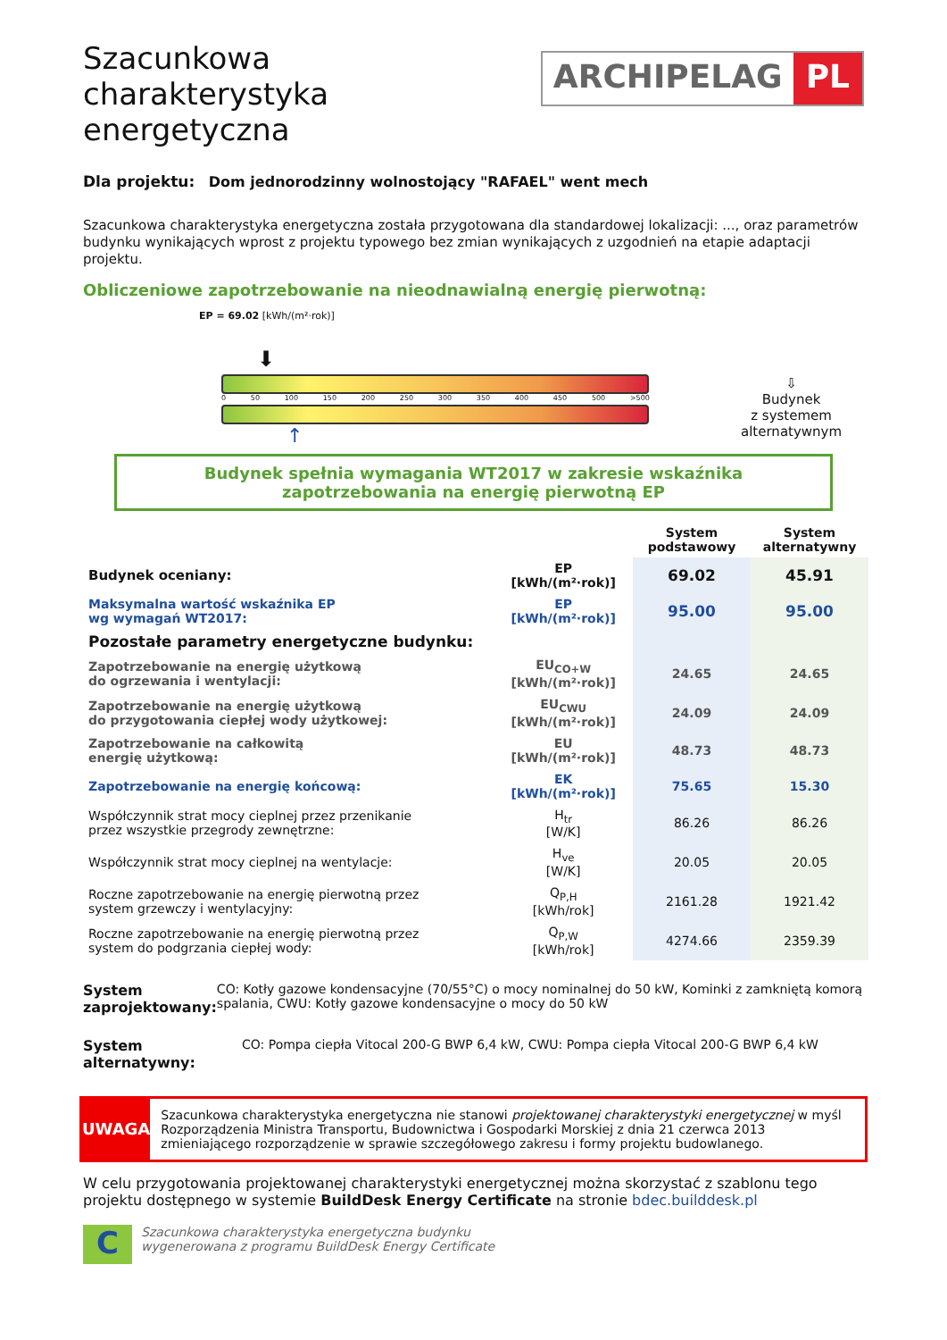Szacunkowa
charakterystyka
energetyczna
ARCHIPELAG PL
Dla projektu: Dom jednorodzinny wolnostojący "RAFAEL" went mech
Szacunkowa charakterystyka energetyczna została przygotowana dla standardowej lokalizacji: ..., oraz parametrów budynku wynikających wprost z projektu typowego bez zmian wynikających z uzgodnień na etapie adaptacji projektu.
Obliczeniowe zapotrzebowanie na nieodnawialną energię pierwotną:
EP = 69.02 [kWh/(m²·rok)]
⬇
0 50 100 150 200 250 300 350 400 450 500 >500
↑
⇩
Budynek
z systemem
alternatywnym
Budynek spełnia wymagania WT2017 w zakresie wskaźnika
zapotrzebowania na energię pierwotną EP
| | | System podstawowy | System alternatywny |
| --- | --- | --- | --- |
| Budynek oceniany: | EP [kWh/(m²·rok)] | 69.02 | 45.91 |
| Maksymalna wartość wskaźnika EP wg wymagań WT2017: | EP [kWh/(m²·rok)] | 95.00 | 95.00 |
| Pozostałe parametry energetyczne budynku: | | | |
| Zapotrzebowanie na energię użytkową do ogrzewania i wentylacji: | EU<sub>CO+W</sub> [kWh/(m²·rok)] | 24.65 | 24.65 |
| Zapotrzebowanie na energię użytkową do przygotowania ciepłej wody użytkowej: | EU<sub>CWU</sub> [kWh/(m²·rok)] | 24.09 | 24.09 |
| Zapotrzebowanie na całkowitą energię użytkową: | EU [kWh/(m²·rok)] | 48.73 | 48.73 |
| Zapotrzebowanie na energię końcową: | EK [kWh/(m²·rok)] | 75.65 | 15.30 |
| Współczynnik strat mocy cieplnej przez przenikanie przez wszystkie przegrody zewnętrzne: | H<sub>tr</sub> [W/K] | 86.26 | 86.26 |
| Współczynnik strat mocy cieplnej na wentylacje: | H<sub>ve</sub> [W/K] | 20.05 | 20.05 |
| Roczne zapotrzebowanie na energię pierwotną przez system grzewczy i wentylacyjny: | Q<sub>P,H</sub> [kWh/rok] | 2161.28 | 1921.42 |
| Roczne zapotrzebowanie na energię pierwotną przez system do podgrzania ciepłej wody: | Q<sub>P,W</sub> [kWh/rok] | 4274.66 | 2359.39 |
System
zaprojektowany:
CO: Kotły gazowe kondensacyjne (70/55°C) o mocy nominalnej do 50 kW, Kominki z zamkniętą komorą spalania, CWU: Kotły gazowe kondensacyjne o mocy do 50 kW
System
alternatywny:
CO: Pompa ciepła Vitocal 200-G BWP 6,4 kW, CWU: Pompa ciepła Vitocal 200-G BWP 6,4 kW
UWAGA
Szacunkowa charakterystyka energetyczna nie stanowi projektowanej charakterystyki energetycznej w myśl Rozporządzenia Ministra Transportu, Budownictwa i Gospodarki Morskiej z dnia 21 czerwca 2013 zmieniającego rozporządzenie w sprawie szczegółowego zakresu i formy projektu budowlanego.
W celu przygotowania projektowanej charakterystyki energetycznej można skorzystać z szablonu tego projektu dostępnego w systemie BuildDesk Energy Certificate na stronie bdec.builddesk.pl
C
Szacunkowa charakterystyka energetyczna budynku
wygenerowana z programu BuildDesk Energy Certificate